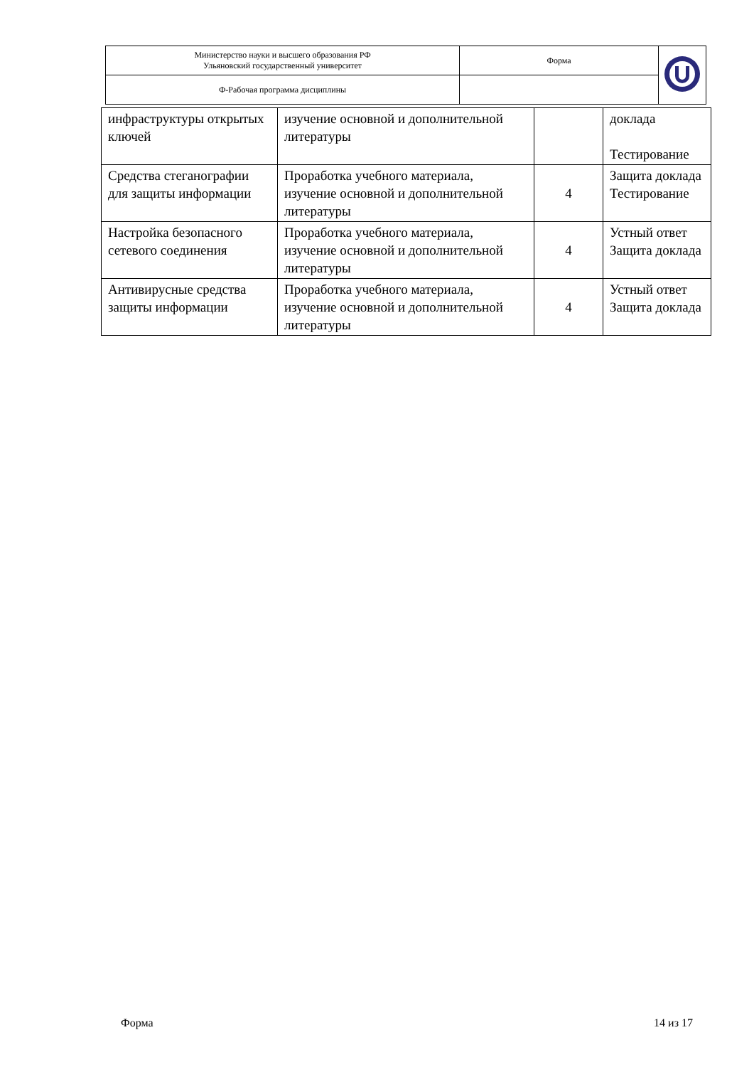| Министерство науки и высшего образования РФ Ульяновский государственный университет | Форма | |
| Ф-Рабочая программа дисциплины | | |
| инфраструктуры открытых ключей | изучение основной и дополнительной литературы | | доклада Тестирование |
| Средства стеганографии для защиты информации | Проработка учебного материала, изучение основной и дополнительной литературы | 4 | Защита доклада Тестирование |
| Настройка безопасного сетевого соединения | Проработка учебного материала, изучение основной и дополнительной литературы | 4 | Устный ответ Защита доклада |
| Антивирусные средства защиты информации | Проработка учебного материала, изучение основной и дополнительной литературы | 4 | Устный ответ Защита доклада |
Форма 14 из 17